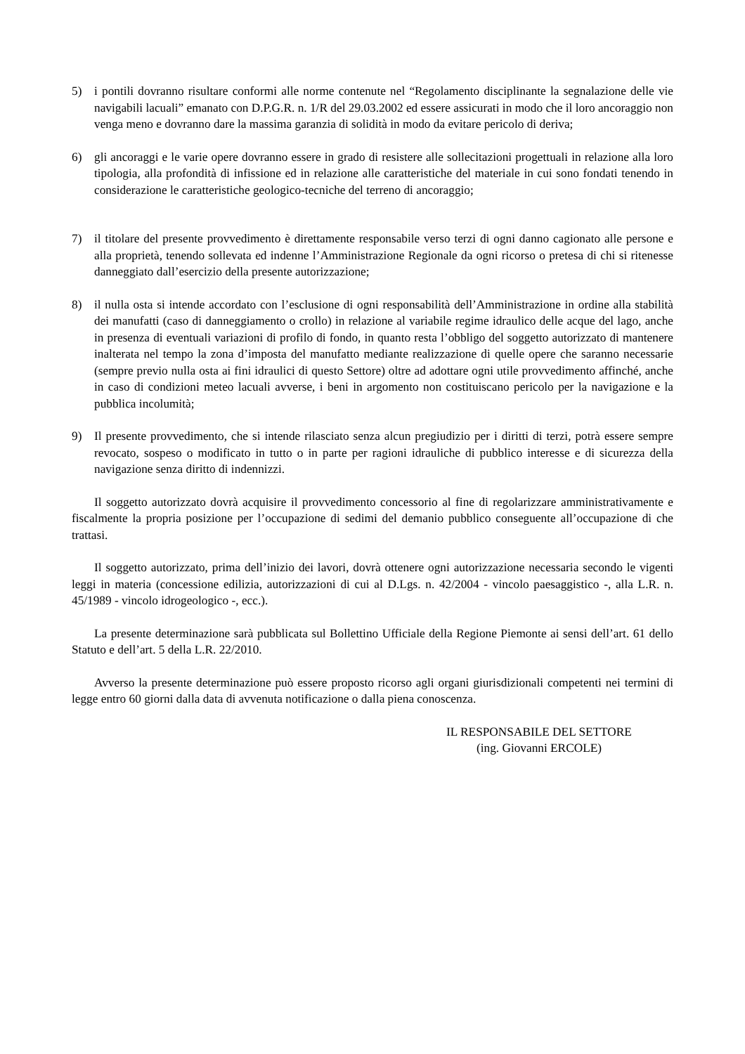5) i pontili dovranno risultare conformi alle norme contenute nel “Regolamento disciplinante la segnalazione delle vie navigabili lacuali” emanato con D.P.G.R. n. 1/R del 29.03.2002 ed essere assicurati in modo che il loro ancoraggio non venga meno e dovranno dare la massima garanzia di solidità in modo da evitare pericolo di deriva;
6) gli ancoraggi e le varie opere dovranno essere in grado di resistere alle sollecitazioni progettuali in relazione alla loro tipologia, alla profondità di infissione ed in relazione alle caratteristiche del materiale in cui sono fondati tenendo in considerazione le caratteristiche geologico-tecniche del terreno di ancoraggio;
7) il titolare del presente provvedimento è direttamente responsabile verso terzi di ogni danno cagionato alle persone e alla proprietà, tenendo sollevata ed indenne l’Amministrazione Regionale da ogni ricorso o pretesa di chi si ritenesse danneggiato dall’esercizio della presente autorizzazione;
8) il nulla osta si intende accordato con l’esclusione di ogni responsabilità dell’Amministrazione in ordine alla stabilità dei manufatti (caso di danneggiamento o crollo) in relazione al variabile regime idraulico delle acque del lago, anche in presenza di eventuali variazioni di profilo di fondo, in quanto resta l’obbligo del soggetto autorizzato di mantenere inalterata nel tempo la zona d’imposta del manufatto mediante realizzazione di quelle opere che saranno necessarie (sempre previo nulla osta ai fini idraulici di questo Settore) oltre ad adottare ogni utile provvedimento affinché, anche in caso di condizioni meteo lacuali avverse, i beni in argomento non costituiscano pericolo per la navigazione e la pubblica incolumità;
9) Il presente provvedimento, che si intende rilasciato senza alcun pregiudizio per i diritti di terzi, potrà essere sempre revocato, sospeso o modificato in tutto o in parte per ragioni idrauliche di pubblico interesse e di sicurezza della navigazione senza diritto di indennizzi.
Il soggetto autorizzato dovrà acquisire il provvedimento concessorio al fine di regolarizzare amministrativamente e fiscalmente la propria posizione per l’occupazione di sedimi del demanio pubblico conseguente all’occupazione di che trattasi.
Il soggetto autorizzato, prima dell’inizio dei lavori, dovrà ottenere ogni autorizzazione necessaria secondo le vigenti leggi in materia (concessione edilizia, autorizzazioni di cui al D.Lgs. n. 42/2004 - vincolo paesaggistico -, alla L.R. n. 45/1989 - vincolo idrogeologico -, ecc.).
La presente determinazione sarà pubblicata sul Bollettino Ufficiale della Regione Piemonte ai sensi dell’art. 61 dello Statuto e dell’art. 5 della L.R. 22/2010.
Avverso la presente determinazione può essere proposto ricorso agli organi giurisdizionali competenti nei termini di legge entro 60 giorni dalla data di avvenuta notificazione o dalla piena conoscenza.
IL RESPONSABILE DEL SETTORE
(ing. Giovanni ERCOLE)